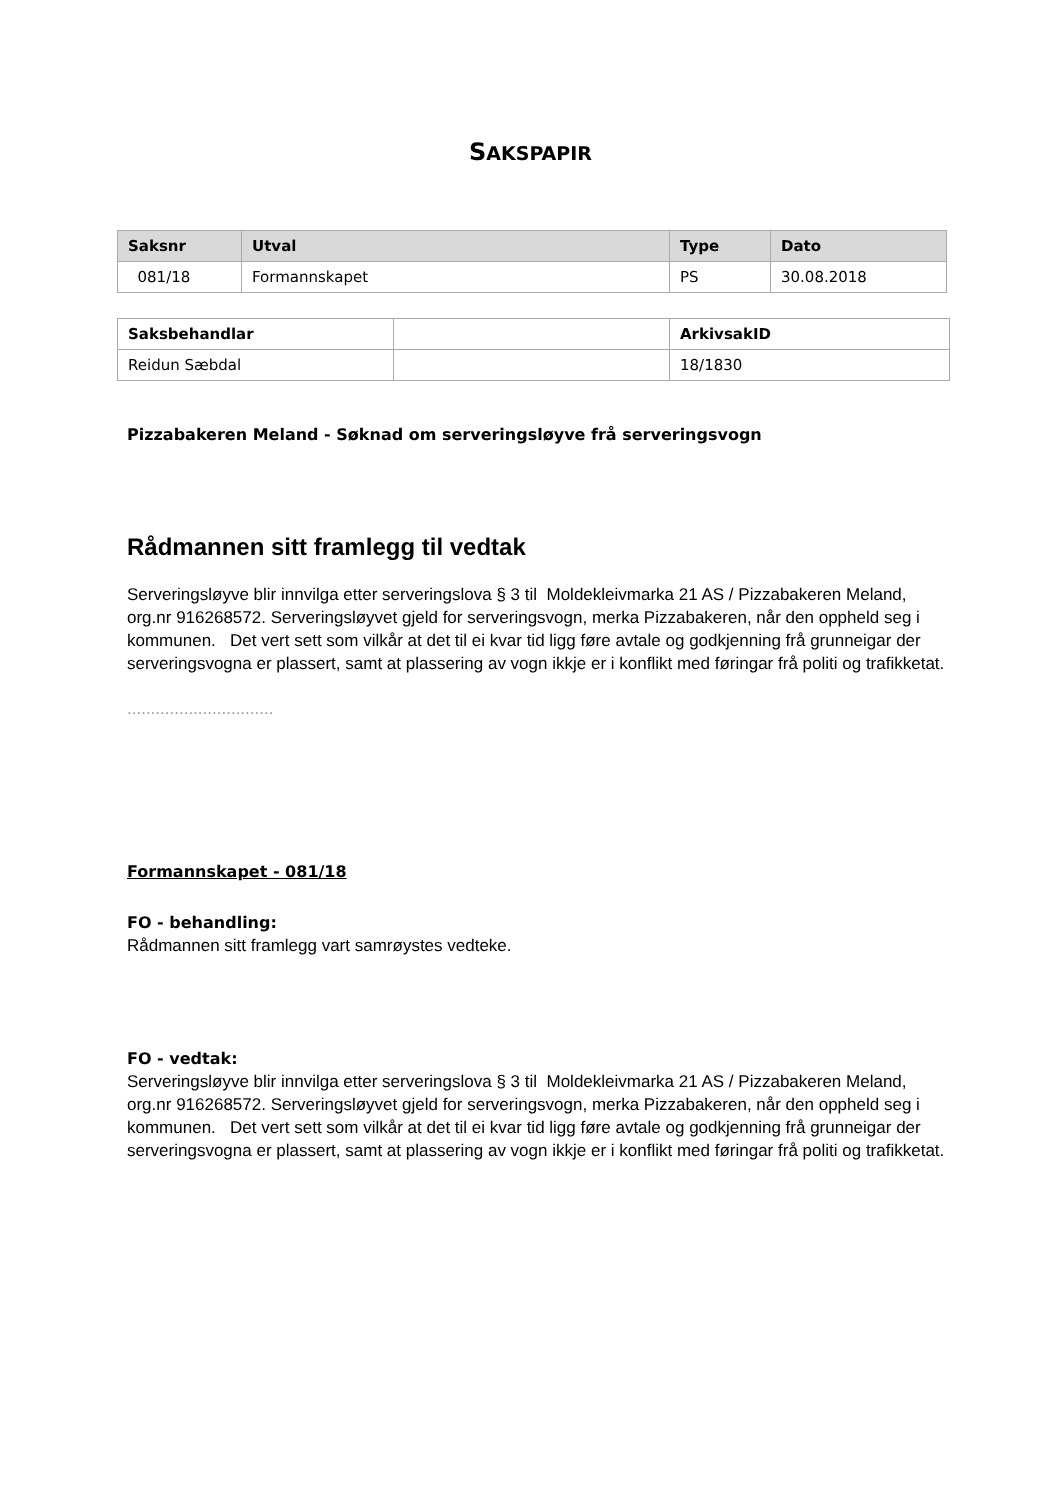SAKSPAPIR
| Saksnr | Utval | Type | Dato |
| --- | --- | --- | --- |
| 081/18 | Formannskapet | PS | 30.08.2018 |
| Saksbehandlar | | ArkivsakID |
| Reidun Sæbdal | | 18/1830 |
Pizzabakeren Meland - Søknad om serveringsløyve frå serveringsvogn
Rådmannen sitt framlegg til vedtak
Serveringsløyve blir innvilga etter serveringslova § 3 til Moldekleivmarka 21 AS / Pizzabakeren Meland, org.nr 916268572. Serveringsløyvet gjeld for serveringsvogn, merka Pizzabakeren, når den oppheld seg i kommunen. Det vert sett som vilkår at det til ei kvar tid ligg føre avtale og godkjenning frå grunneigar der serveringsvogna er plassert, samt at plassering av vogn ikkje er i konflikt med føringar frå politi og trafikketat.
...............................
Formannskapet - 081/18
FO - behandling:
Rådmannen sitt framlegg vart samrøystes vedteke.
FO - vedtak:
Serveringsløyve blir innvilga etter serveringslova § 3 til Moldekleivmarka 21 AS / Pizzabakeren Meland, org.nr 916268572. Serveringsløyvet gjeld for serveringsvogn, merka Pizzabakeren, når den oppheld seg i kommunen. Det vert sett som vilkår at det til ei kvar tid ligg føre avtale og godkjenning frå grunneigar der serveringsvogna er plassert, samt at plassering av vogn ikkje er i konflikt med føringar frå politi og trafikketat.